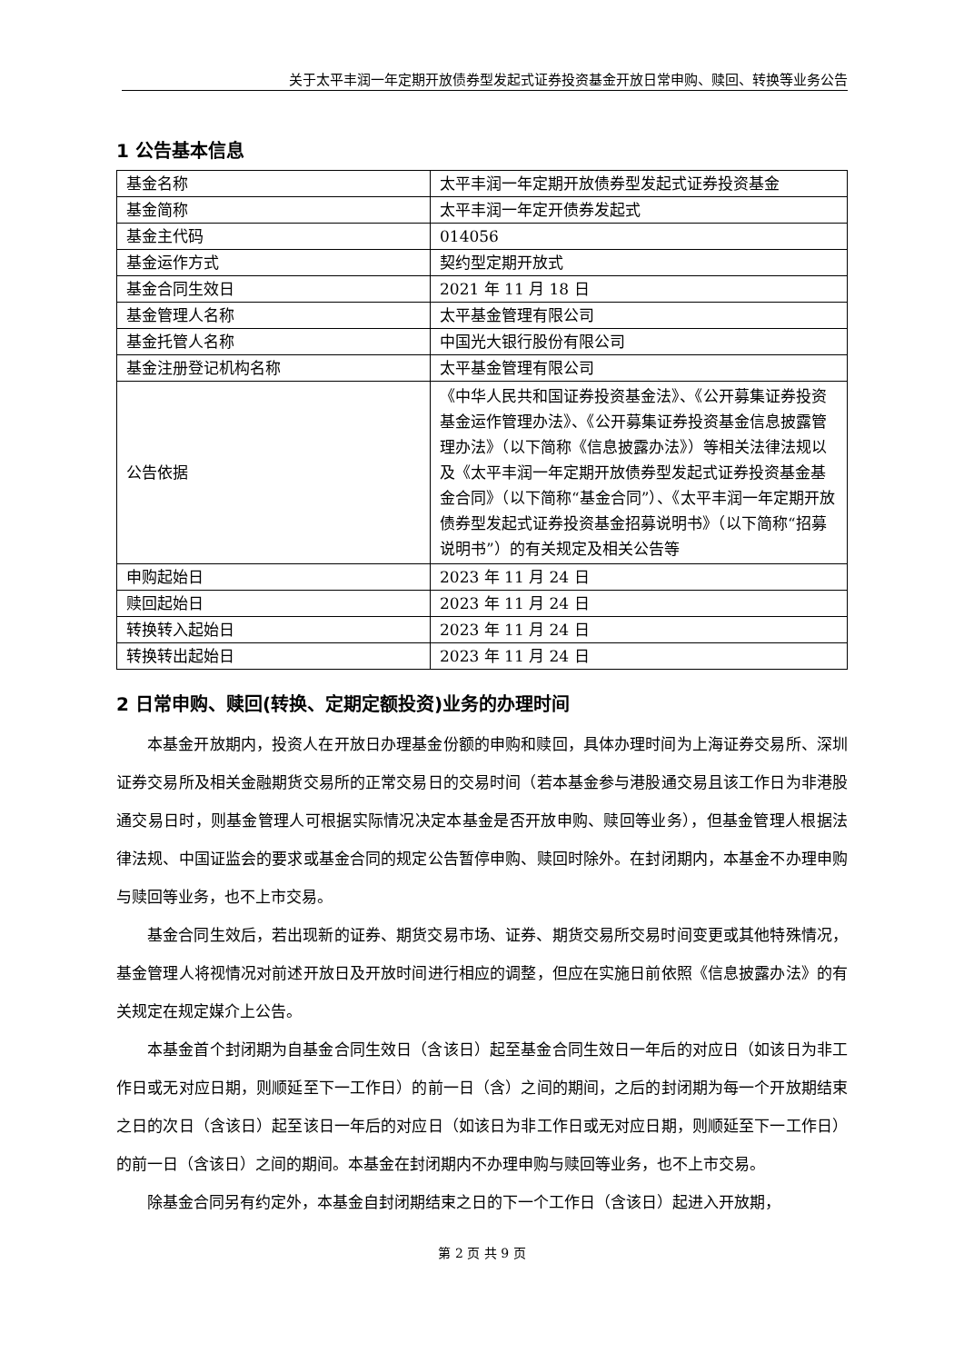关于太平丰润一年定期开放债券型发起式证券投资基金开放日常申购、赎回、转换等业务公告
1 公告基本信息
| 基金名称 | 太平丰润一年定期开放债券型发起式证券投资基金 |
| 基金简称 | 太平丰润一年定开债券发起式 |
| 基金主代码 | 014056 |
| 基金运作方式 | 契约型定期开放式 |
| 基金合同生效日 | 2021 年 11 月 18 日 |
| 基金管理人名称 | 太平基金管理有限公司 |
| 基金托管人名称 | 中国光大银行股份有限公司 |
| 基金注册登记机构名称 | 太平基金管理有限公司 |
| 公告依据 | 《中华人民共和国证券投资基金法》、《公开募集证券投资基金运作管理办法》、《公开募集证券投资基金信息披露管理办法》（以下简称《信息披露办法》）等相关法律法规以及《太平丰润一年定期开放债券型发起式证券投资基金基金合同》（以下简称“基金合同”）、《太平丰润一年定期开放债券型发起式证券投资基金招募说明书》（以下简称“招募说明书”）的有关规定及相关公告等 |
| 申购起始日 | 2023 年 11 月 24 日 |
| 赎回起始日 | 2023 年 11 月 24 日 |
| 转换转入起始日 | 2023 年 11 月 24 日 |
| 转换转出起始日 | 2023 年 11 月 24 日 |
2 日常申购、赎回(转换、定期定额投资)业务的办理时间
本基金开放期内，投资人在开放日办理基金份额的申购和赎回，具体办理时间为上海证券交易所、深圳证券交易所及相关金融期货交易所的正常交易日的交易时间（若本基金参与港股通交易且该工作日为非港股通交易日时，则基金管理人可根据实际情况决定本基金是否开放申购、赎回等业务），但基金管理人根据法律法规、中国证监会的要求或基金合同的规定公告暂停申购、赎回时除外。在封闭期内，本基金不办理申购与赎回等业务，也不上市交易。
基金合同生效后，若出现新的证券、期货交易市场、证券、期货交易所交易时间变更或其他特殊情况，基金管理人将视情况对前述开放日及开放时间进行相应的调整，但应在实施日前依照《信息披露办法》的有关规定在规定媒介上公告。
本基金首个封闭期为自基金合同生效日（含该日）起至基金合同生效日一年后的对应日（如该日为非工作日或无对应日期，则顺延至下一工作日）的前一日（含）之间的期间，之后的封闭期为每一个开放期结束之日的次日（含该日）起至该日一年后的对应日（如该日为非工作日或无对应日期，则顺延至下一工作日）的前一日（含该日）之间的期间。本基金在封闭期内不办理申购与赎回等业务，也不上市交易。
除基金合同另有约定外，本基金自封闭期结束之日的下一个工作日（含该日）起进入开放期，
第 2 页 共 9 页